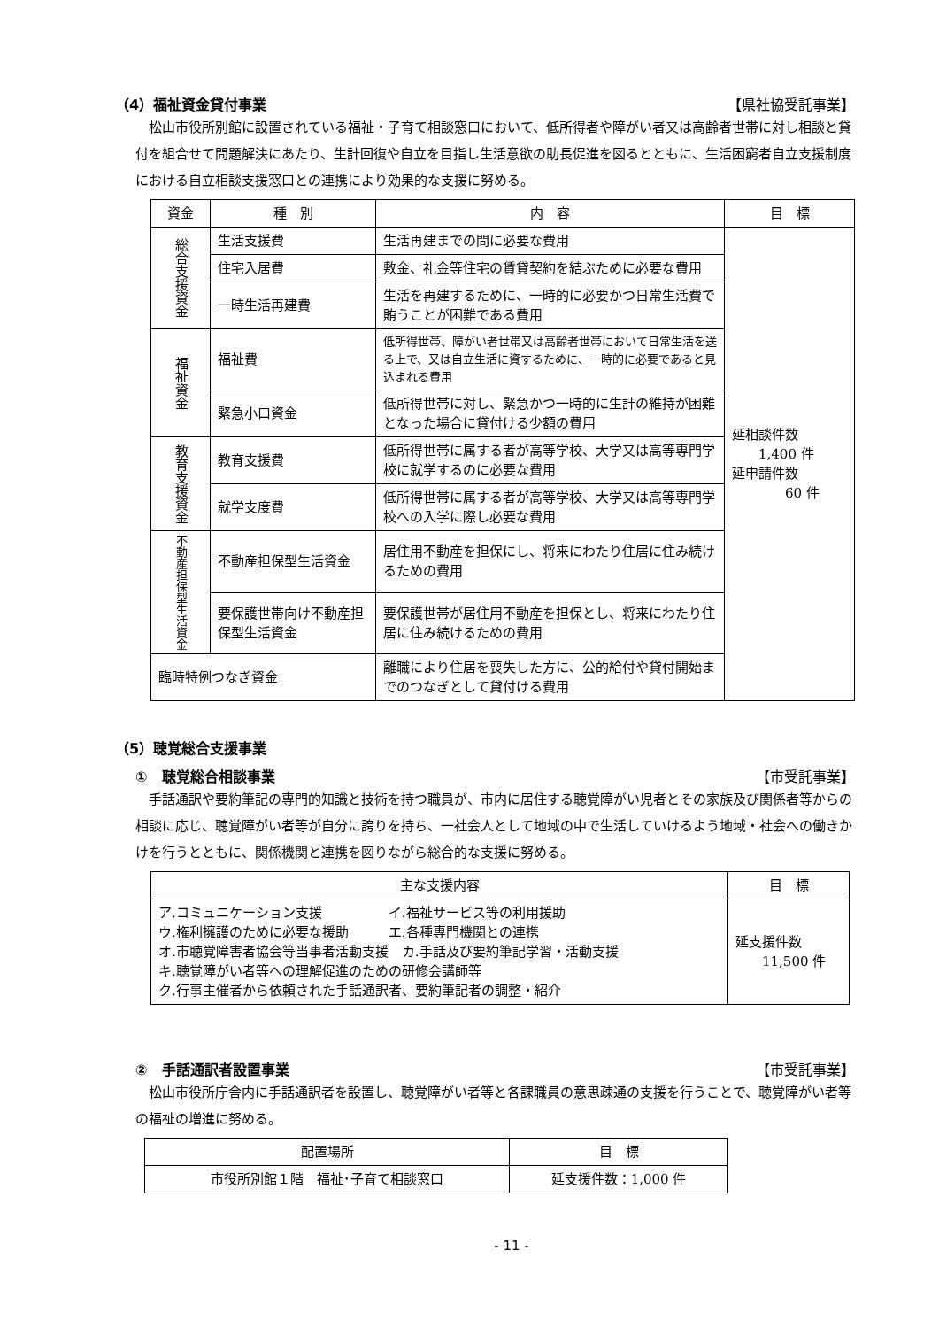（4）福祉資金貸付事業 【県社協受託事業】
松山市役所別館に設置されている福祉・子育て相談窓口において、低所得者や障がい者又は高齢者世帯に対し相談と貸付を組合せて問題解決にあたり、生計回復や自立を目指し生活意欲の助長促進を図るとともに、生活困窮者自立支援制度における自立相談支援窓口との連携により効果的な支援に努める。
| 資金 | 種 別 | 内 容 | 目 標 |
| --- | --- | --- | --- |
| 総合支援資金 | 生活支援費 | 生活再建までの間に必要な費用 | 延相談件数 1,400 件 延申請件数 60 件 |
| | 住宅入居費 | 敷金、礼金等住宅の賃貸契約を結ぶために必要な費用 | |
| | 一時生活再建費 | 生活を再建するために、一時的に必要かつ日常生活費で賄うことが困難である費用 | |
| 福祉資金 | 福祉費 | 低所得世帯、障がい者世帯又は高齢者世帯において日常生活を送る上で、又は自立生活に資するために、一時的に必要であると見込まれる費用 | |
| | 緊急小口資金 | 低所得世帯に対し、緊急かつ一時的に生計の維持が困難となった場合に貸付ける少額の費用 | |
| 教育支援資金 | 教育支援費 | 低所得世帯に属する者が高等学校、大学又は高等専門学校に就学するのに必要な費用 | |
| | 就学支度費 | 低所得世帯に属する者が高等学校、大学又は高等専門学校への入学に際し必要な費用 | |
| 不動産担保型生活資金 | 不動産担保型生活資金 | 居住用不動産を担保にし、将来にわたり住居に住み続けるための費用 | |
| | 要保護世帯向け不動産担保型生活資金 | 要保護世帯が居住用不動産を担保とし、将来にわたり住居に住み続けるための費用 | |
| 臨時特例つなぎ資金 | | 離職により住居を喪失した方に、公的給付や貸付開始までのつなぎとして貸付ける費用 | |
（5）聴覚総合支援事業
①　聴覚総合相談事業 【市受託事業】
手話通訳や要約筆記の専門的知識と技術を持つ職員が、市内に居住する聴覚障がい児者とその家族及び関係者等からの相談に応じ、聴覚障がい者等が自分に誇りを持ち、一社会人として地域の中で生活していけるよう地域・社会への働きかけを行うとともに、関係機関と連携を図りながら総合的な支援に努める。
| 主な支援内容 | 目 標 |
| --- | --- |
| ア.コミュニケーション支援 イ.福祉サービス等の利用援助 ウ.権利擁護のために必要な援助 エ.各種専門機関との連携 オ.市聴覚障害者協会等当事者活動支援 カ.手話及び要約筆記学習・活動支援 キ.聴覚障がい者等への理解促進のための研修会講師等 ク.行事主催者から依頼された手話通訳者、要約筆記者の調整・紹介 | 延支援件数 11,500 件 |
②　手話通訳者設置事業 【市受託事業】
松山市役所庁舎内に手話通訳者を設置し、聴覚障がい者等と各課職員の意思疎通の支援を行うことで、聴覚障がい者等の福祉の増進に努める。
| 配置場所 | 目 標 |
| --- | --- |
| 市役所別館１階 福祉･子育て相談窓口 | 延支援件数：1,000 件 |
- 11 -